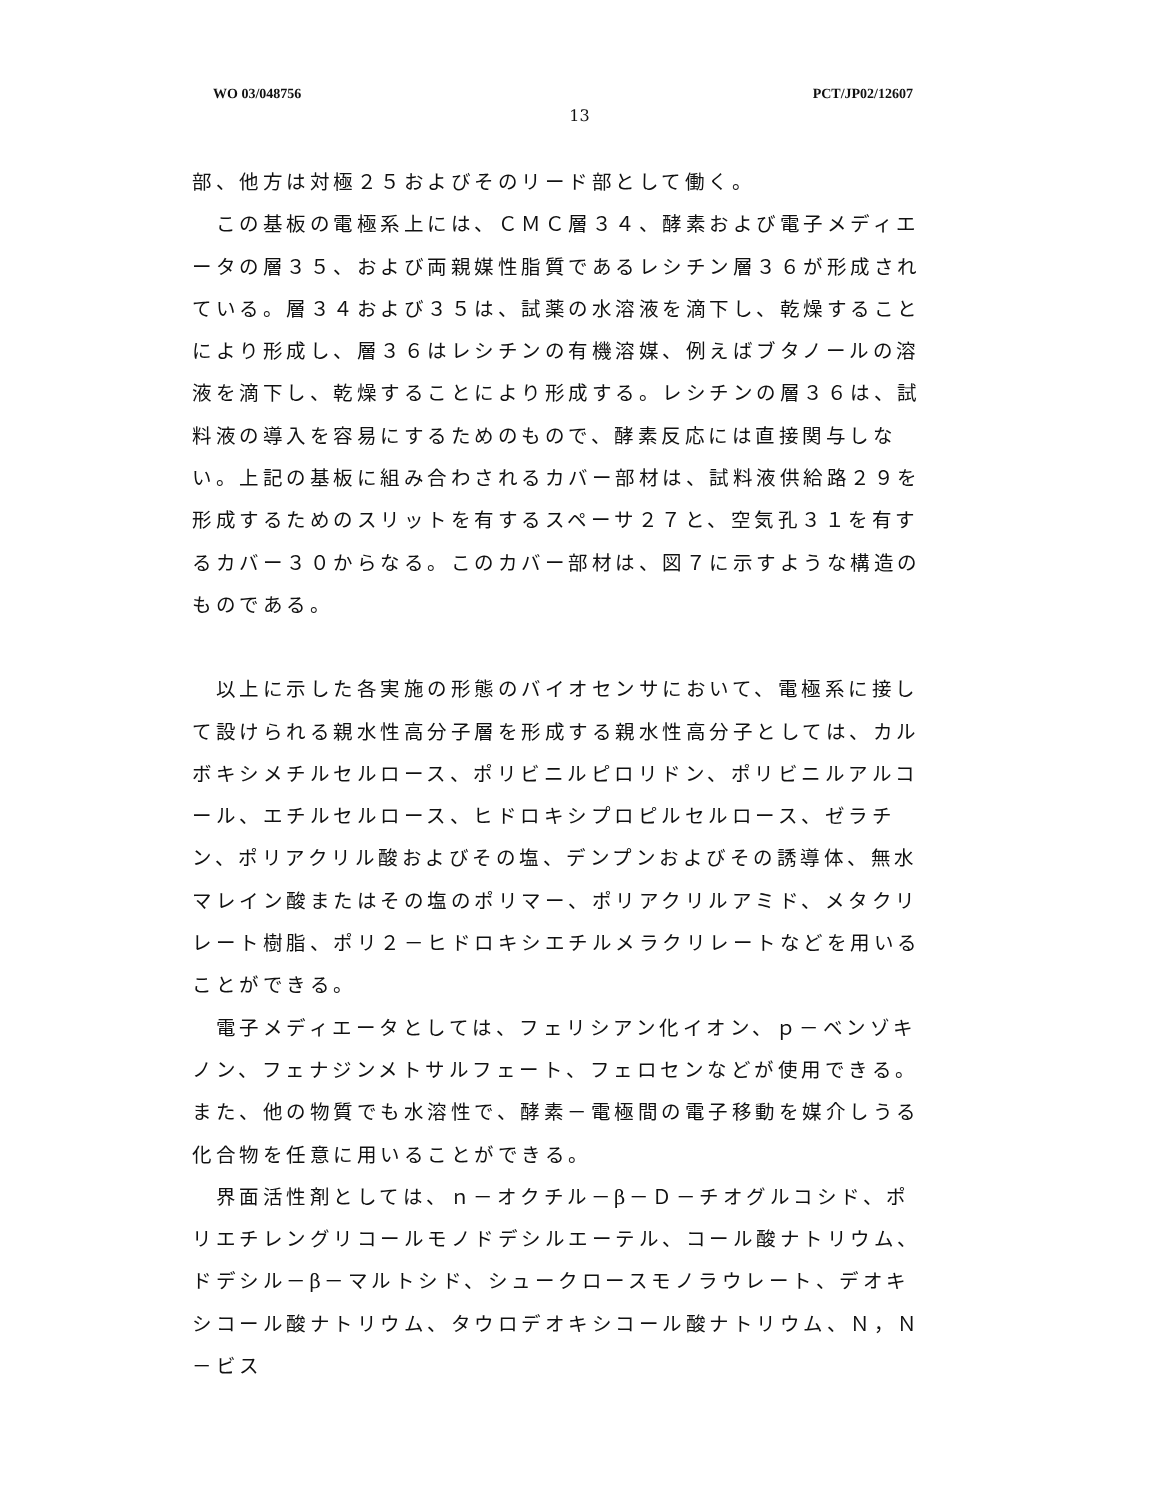WO 03/048756 PCT/JP02/12607
13
部、他方は対極２５およびそのリード部として働く。
　この基板の電極系上には、ＣＭＣ層３４、酵素および電子メディエータの層３５、および両親媒性脂質であるレシチン層３６が形成されている。層３４および３５は、試薬の水溶液を滴下し、乾燥することにより形成し、層３６はレシチンの有機溶媒、例えばブタノールの溶液を滴下し、乾燥することにより形成する。レシチンの層３６は、試料液の導入を容易にするためのもので、酵素反応には直接関与しない。上記の基板に組み合わされるカバー部材は、試料液供給路２９を形成するためのスリットを有するスペーサ２７と、空気孔３１を有するカバー３０からなる。このカバー部材は、図７に示すような構造のものである。
　以上に示した各実施の形態のバイオセンサにおいて、電極系に接して設けられる親水性高分子層を形成する親水性高分子としては、カルボキシメチルセルロース、ポリビニルピロリドン、ポリビニルアルコール、エチルセルロース、ヒドロキシプロピルセルロース、ゼラチン、ポリアクリル酸およびその塩、デンプンおよびその誘導体、無水マレイン酸またはその塩のポリマー、ポリアクリルアミド、メタクリレート樹脂、ポリ２－ヒドロキシエチルメラクリレートなどを用いることができる。
　電子メディエータとしては、フェリシアン化イオン、ｐ－ベンゾキノン、フェナジンメトサルフェート、フェロセンなどが使用できる。また、他の物質でも水溶性で、酵素－電極間の電子移動を媒介しうる化合物を任意に用いることができる。
　界面活性剤としては、ｎ－オクチル－β－Ｄ－チオグルコシド、ポリエチレングリコールモノドデシルエーテル、コール酸ナトリウム、ドデシル－β－マルトシド、シュークロースモノラウレート、デオキシコール酸ナトリウム、タウロデオキシコール酸ナトリウム、Ｎ，Ｎ－ビス